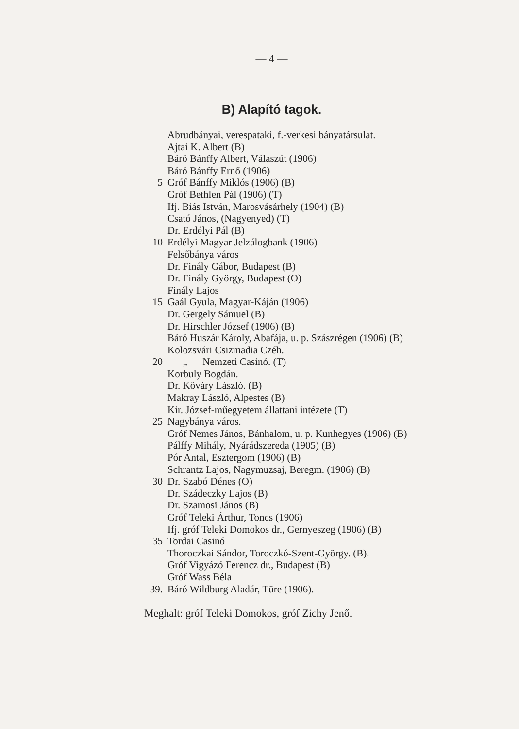— 4 —
B) Alapító tagok.
Abrudbányai, verespataki, f.-verkesi bányatársulat.
Ajtai K. Albert (B)
Báró Bánffy Albert, Válaszút (1906)
Báró Bánffy Ernő (1906)
5 Gróf Bánffy Miklós (1906) (B)
Gróf Bethlen Pál (1906) (T)
Ifj. Biás István, Marosvásárhely (1904) (B)
Csató János, (Nagyenyed) (T)
Dr. Erdélyi Pál (B)
10 Erdélyi Magyar Jelzálogbank (1906)
Felsőbánya város
Dr. Finály Gábor, Budapest (B)
Dr. Finály György, Budapest (O)
Finály Lajos
15 Gaál Gyula, Magyar-Káján (1906)
Dr. Gergely Sámuel (B)
Dr. Hirschler József (1906) (B)
Báró Huszár Károly, Abafája, u. p. Szászrégen (1906) (B)
Kolozsvári Csizmadia Czéh.
20 „ Nemzeti Casinó. (T)
Korbuly Bogdán.
Dr. Kőváry László. (B)
Makray László, Alpestes (B)
Kir. József-műegyetem állattani intézete (T)
25 Nagybánya város.
Gróf Nemes János, Bánhalom, u. p. Kunhegyes (1906) (B)
Pálffy Mihály, Nyárádszereda (1905) (B)
Pór Antal, Esztergom (1906) (B)
Schrantz Lajos, Nagymuzsaj, Beregm. (1906) (B)
30 Dr. Szabó Dénes (O)
Dr. Szádeczky Lajos (B)
Dr. Szamosi János (B)
Gróf Teleki Árthur, Toncs (1906)
Ifj. gróf Teleki Domokos dr., Gernyeszeg (1906) (B)
35 Tordai Casinó
Thoroczkai Sándor, Toroczkó-Szent-György. (B).
Gróf Vigyázó Ferencz dr., Budapest (B)
Gróf Wass Béla
39. Báró Wildburg Aladár, Türe (1906).
Meghalt: gróf Teleki Domokos, gróf Zichy Jenő.